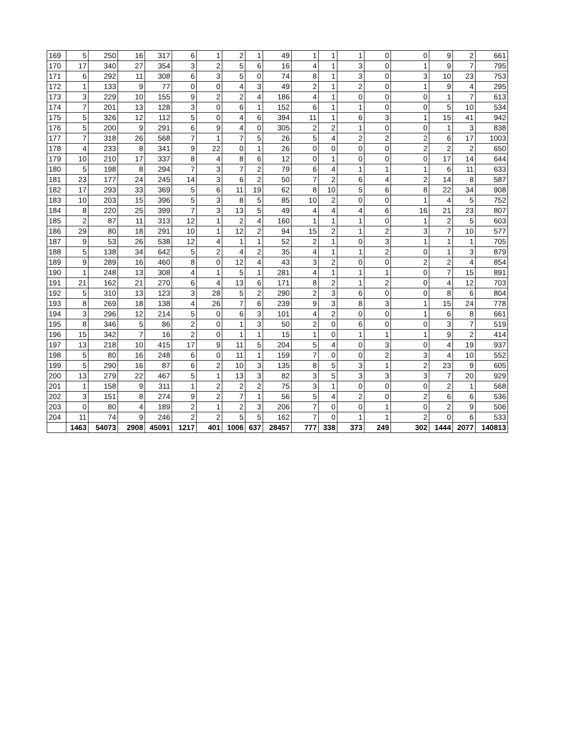| 169 | 5 | 250 | 16 | 317 | 6 | 1 | 2 | 1 | 49 | 1 | 1 | 1 | 0 | 0 | 9 | 2 | 661 |
| 170 | 17 | 340 | 27 | 354 | 3 | 2 | 5 | 6 | 16 | 4 | 1 | 3 | 0 | 1 | 9 | 7 | 795 |
| 171 | 6 | 292 | 11 | 308 | 6 | 3 | 5 | 0 | 74 | 8 | 1 | 3 | 0 | 3 | 10 | 23 | 753 |
| 172 | 1 | 133 | 9 | 77 | 0 | 0 | 4 | 3 | 49 | 2 | 1 | 2 | 0 | 1 | 9 | 4 | 295 |
| 173 | 3 | 229 | 10 | 155 | 9 | 2 | 2 | 4 | 186 | 4 | 1 | 0 | 0 | 0 | 1 | 7 | 613 |
| 174 | 7 | 201 | 13 | 128 | 3 | 0 | 6 | 1 | 152 | 6 | 1 | 1 | 0 | 0 | 5 | 10 | 534 |
| 175 | 5 | 326 | 12 | 112 | 5 | 0 | 4 | 6 | 394 | 11 | 1 | 6 | 3 | 1 | 15 | 41 | 942 |
| 176 | 5 | 200 | 9 | 291 | 6 | 9 | 4 | 0 | 305 | 2 | 2 | 1 | 0 | 0 | 1 | 3 | 838 |
| 177 | 7 | 318 | 26 | 568 | 7 | 1 | 7 | 5 | 26 | 5 | 4 | 2 | 2 | 2 | 6 | 17 | 1003 |
| 178 | 4 | 233 | 8 | 341 | 9 | 22 | 0 | 1 | 26 | 0 | 0 | 0 | 0 | 2 | 2 | 2 | 650 |
| 179 | 10 | 210 | 17 | 337 | 8 | 4 | 8 | 6 | 12 | 0 | 1 | 0 | 0 | 0 | 17 | 14 | 644 |
| 180 | 5 | 198 | 8 | 294 | 7 | 3 | 7 | 2 | 79 | 6 | 4 | 1 | 1 | 1 | 6 | 11 | 633 |
| 181 | 23 | 177 | 24 | 245 | 14 | 3 | 6 | 2 | 50 | 7 | 2 | 6 | 4 | 2 | 14 | 8 | 587 |
| 182 | 17 | 293 | 33 | 369 | 5 | 6 | 11 | 19 | 62 | 8 | 10 | 5 | 6 | 8 | 22 | 34 | 908 |
| 183 | 10 | 203 | 15 | 396 | 5 | 3 | 8 | 5 | 85 | 10 | 2 | 0 | 0 | 1 | 4 | 5 | 752 |
| 184 | 8 | 220 | 25 | 399 | 7 | 3 | 13 | 5 | 49 | 4 | 4 | 4 | 6 | 16 | 21 | 23 | 807 |
| 185 | 2 | 87 | 11 | 313 | 12 | 1 | 2 | 4 | 160 | 1 | 1 | 1 | 0 | 1 | 2 | 5 | 603 |
| 186 | 29 | 80 | 18 | 291 | 10 | 1 | 12 | 2 | 94 | 15 | 2 | 1 | 2 | 3 | 7 | 10 | 577 |
| 187 | 9 | 53 | 26 | 538 | 12 | 4 | 1 | 1 | 52 | 2 | 1 | 0 | 3 | 1 | 1 | 1 | 705 |
| 188 | 5 | 138 | 34 | 642 | 5 | 2 | 4 | 2 | 35 | 4 | 1 | 1 | 2 | 0 | 1 | 3 | 879 |
| 189 | 9 | 289 | 16 | 460 | 8 | 0 | 12 | 4 | 43 | 3 | 2 | 0 | 0 | 2 | 2 | 4 | 854 |
| 190 | 1 | 248 | 13 | 308 | 4 | 1 | 5 | 1 | 281 | 4 | 1 | 1 | 1 | 0 | 7 | 15 | 891 |
| 191 | 21 | 162 | 21 | 270 | 6 | 4 | 13 | 6 | 171 | 8 | 2 | 1 | 2 | 0 | 4 | 12 | 703 |
| 192 | 5 | 310 | 13 | 123 | 3 | 28 | 5 | 2 | 290 | 2 | 3 | 6 | 0 | 0 | 8 | 6 | 804 |
| 193 | 8 | 269 | 18 | 138 | 4 | 26 | 7 | 6 | 239 | 9 | 3 | 8 | 3 | 1 | 15 | 24 | 778 |
| 194 | 3 | 296 | 12 | 214 | 5 | 0 | 6 | 3 | 101 | 4 | 2 | 0 | 0 | 1 | 6 | 8 | 661 |
| 195 | 8 | 346 | 5 | 86 | 2 | 0 | 1 | 3 | 50 | 2 | 0 | 6 | 0 | 0 | 3 | 7 | 519 |
| 196 | 15 | 342 | 7 | 16 | 2 | 0 | 1 | 1 | 15 | 1 | 0 | 1 | 1 | 1 | 9 | 2 | 414 |
| 197 | 13 | 218 | 10 | 415 | 17 | 9 | 11 | 5 | 204 | 5 | 4 | 0 | 3 | 0 | 4 | 19 | 937 |
| 198 | 5 | 80 | 16 | 248 | 6 | 0 | 11 | 1 | 159 | 7 | 0 | 0 | 2 | 3 | 4 | 10 | 552 |
| 199 | 5 | 290 | 16 | 87 | 6 | 2 | 10 | 3 | 135 | 8 | 5 | 3 | 1 | 2 | 23 | 9 | 605 |
| 200 | 13 | 279 | 22 | 467 | 5 | 1 | 13 | 3 | 82 | 3 | 5 | 3 | 3 | 3 | 7 | 20 | 929 |
| 201 | 1 | 158 | 9 | 311 | 1 | 2 | 2 | 2 | 75 | 3 | 1 | 0 | 0 | 0 | 2 | 1 | 568 |
| 202 | 3 | 151 | 8 | 274 | 9 | 2 | 7 | 1 | 56 | 5 | 4 | 2 | 0 | 2 | 6 | 6 | 536 |
| 203 | 0 | 80 | 4 | 189 | 2 | 1 | 2 | 3 | 206 | 7 | 0 | 0 | 1 | 0 | 2 | 9 | 506 |
| 204 | 11 | 74 | 9 | 246 | 2 | 2 | 5 | 5 | 162 | 7 | 0 | 1 | 1 | 2 | 0 | 6 | 533 |
| | 1463 | 54073 | 2908 | 45091 | 1217 | 401 | 1006 | 637 | 28457 | 777 | 338 | 373 | 249 | 302 | 1444 | 2077 | 140813 |